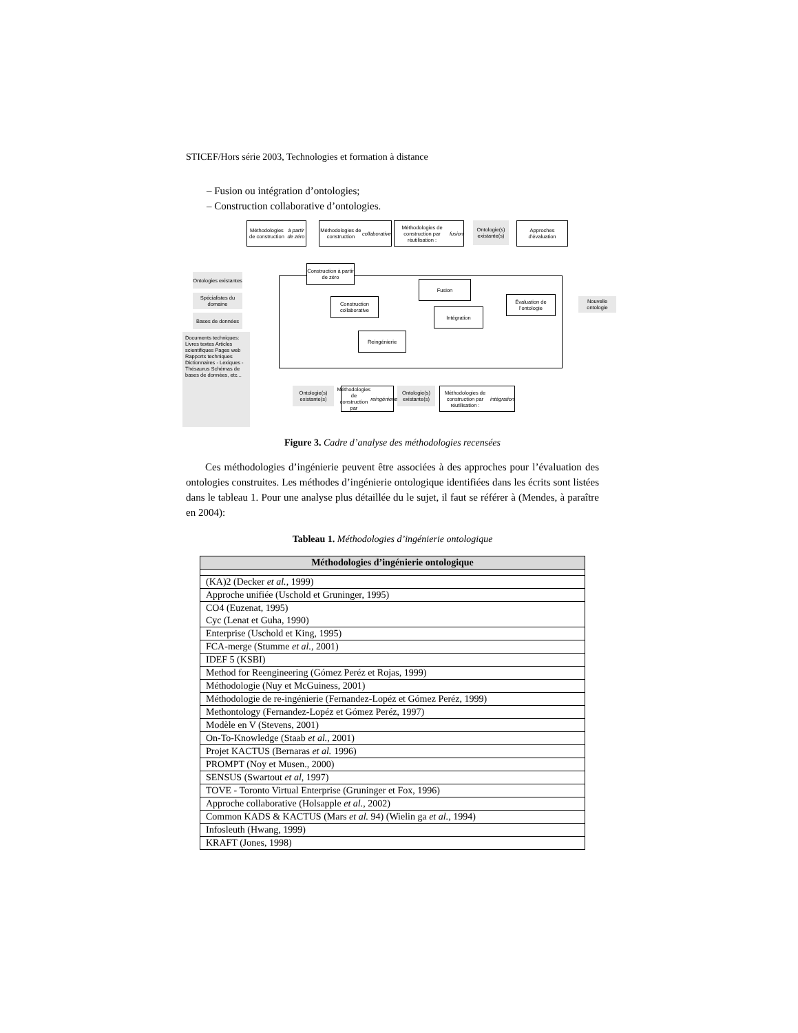STICEF/Hors série 2003, Technologies et formation à distance
– Fusion ou intégration d’ontologies;
– Construction collaborative d’ontologies.
Méthodologies de construction à partir de zéro
Méthodologies de construction collaborative
Méthodologies de construction par réutilisation : fusion
Ontologie(s) existante(s)
Approches d’évaluation
Ontologies existantes
Spécialistes du domaine
Bases de données
Documents techniques: Livres textes Articles scientifiques Pages web Rapports techniques Dictionnaires - Lexiques - Thésaurus Schémas de bases de données, etc...
Construction à partir de zéro
Construction collaborative
Reingénierie
Fusion
Intégration
Évaluation de l’ontologie
Nouvelle ontologie
Ontologie(s) existante(s)
Méthodologies de construction par reingénierie
Ontologie(s) existante(s)
Méthodologies de construction par réutilisation : intégration
Figure 3. Cadre d’analyse des méthodologies recensées
Ces méthodologies d’ingénierie peuvent être associées à des approches pour l’évaluation des ontologies construites. Les méthodes d’ingénierie ontologique identifiées dans les écrits sont listées dans le tableau 1. Pour une analyse plus détaillée du le sujet, il faut se référer à (Mendes, à paraître en 2004):
Tableau 1. Méthodologies d’ingénierie ontologique
| Méthodologies d’ingénierie ontologique |
| --- |
| (KA)2 (Decker et al. , 1999) |
| Approche unifiée (Uschold et Gruninger, 1995) |
| CO4 (Euzenat, 1995) Cyc (Lenat et Guha, 1990) |
| Enterprise (Uschold et King, 1995) |
| FCA-merge (Stumme et al., 2001) |
| IDEF 5 (KSBI) |
| Method for Reengineering (Gómez Peréz et Rojas, 1999) |
| Méthodologie (Nuy et McGuiness, 2001) |
| Méthodologie de re-ingénierie (Fernandez-Lopéz et Gómez Peréz, 1999) |
| Methontology (Fernandez-Lopéz et Gómez Peréz, 1997) |
| Modèle en V (Stevens, 2001) |
| On-To-Knowledge (Staab et al. , 2001) |
| Projet KACTUS (Bernaras et al. 1996) |
| PROMPT (Noy et Musen., 2000) |
| SENSUS (Swartout et al , 1997) |
| TOVE - Toronto Virtual Enterprise (Gruninger et Fox, 1996) |
| Approche collaborative (Holsapple et al. , 2002) |
| Common KADS & KACTUS (Mars et al. 94) (Wielin ga et al. , 1994) |
| Infosleuth (Hwang, 1999) |
| KRAFT (Jones, 1998) |